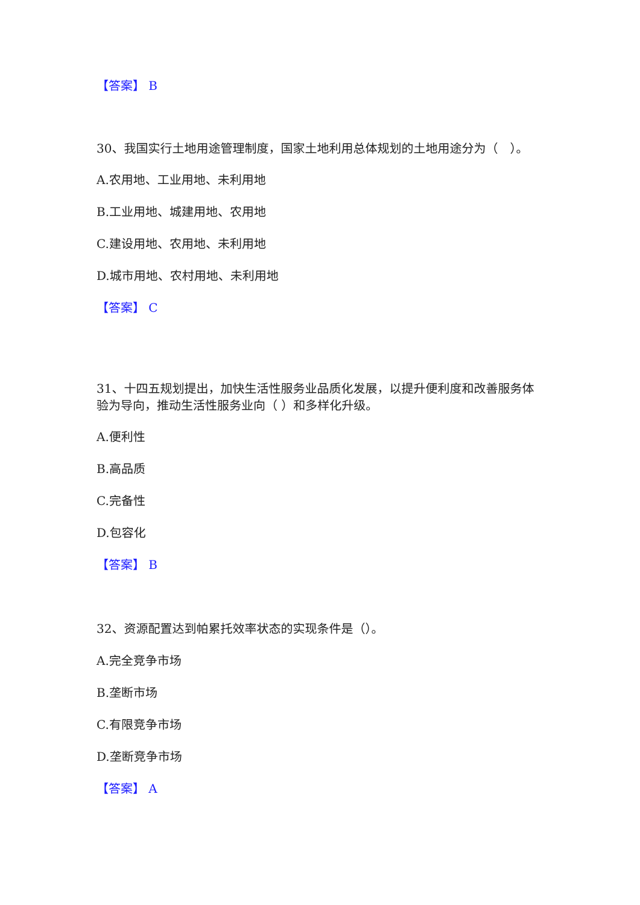【答案】 B
30、我国实行土地用途管理制度，国家土地利用总体规划的土地用途分为（　）。
A.农用地、工业用地、未利用地
B.工业用地、城建用地、农用地
C.建设用地、农用地、未利用地
D.城市用地、农村用地、未利用地
【答案】 C
31、十四五规划提出，加快生活性服务业品质化发展，以提升便利度和改善服务体验为导向，推动生活性服务业向（ ）和多样化升级。
A.便利性
B.高品质
C.完备性
D.包容化
【答案】 B
32、资源配置达到帕累托效率状态的实现条件是（）。
A.完全竞争市场
B.垄断市场
C.有限竞争市场
D.垄断竞争市场
【答案】 A